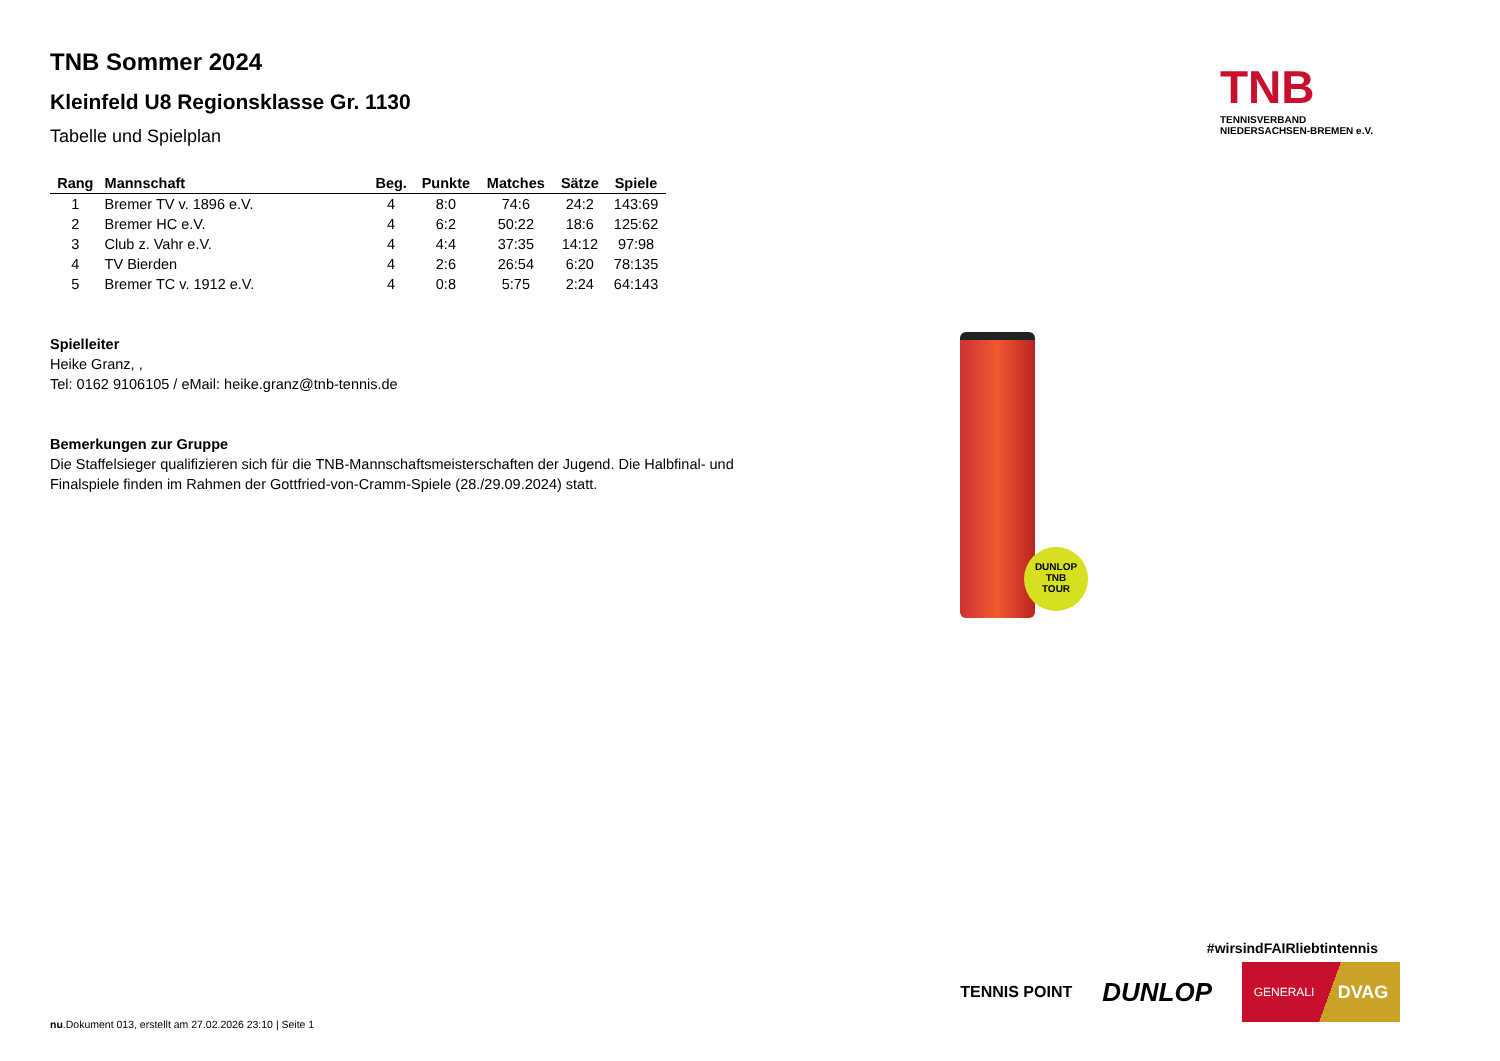TNB Sommer 2024
Kleinfeld U8 Regionsklasse Gr. 1130
Tabelle und Spielplan
| Rang | Mannschaft | Beg. | Punkte | Matches | Sätze | Spiele |
| --- | --- | --- | --- | --- | --- | --- |
| 1 | Bremer TV v. 1896 e.V. | 4 | 8:0 | 74:6 | 24:2 | 143:69 |
| 2 | Bremer HC e.V. | 4 | 6:2 | 50:22 | 18:6 | 125:62 |
| 3 | Club z. Vahr e.V. | 4 | 4:4 | 37:35 | 14:12 | 97:98 |
| 4 | TV Bierden | 4 | 2:6 | 26:54 | 6:20 | 78:135 |
| 5 | Bremer TC v. 1912 e.V. | 4 | 0:8 | 5:75 | 2:24 | 64:143 |
Spielleiter
Heike Granz, ,
Tel: 0162 9106105 / eMail: heike.granz@tnb-tennis.de
Bemerkungen zur Gruppe
Die Staffelsieger qualifizieren sich für die TNB-Mannschaftsmeisterschaften der Jugend. Die Halbfinal- und Finalspiele finden im Rahmen der Gottfried-von-Cramm-Spiele (28./29.09.2024) statt.
TNB
TENNISVERBAND
NIEDERSACHSEN-BREMEN e.V.
DUNLOP
TNB
TOUR
#wirsindFAIRliebtintennis
TENNIS POINT DUNLOP
GENERALI DVAG
nu.Dokument 013, erstellt am 27.02.2026 23:10 | Seite 1